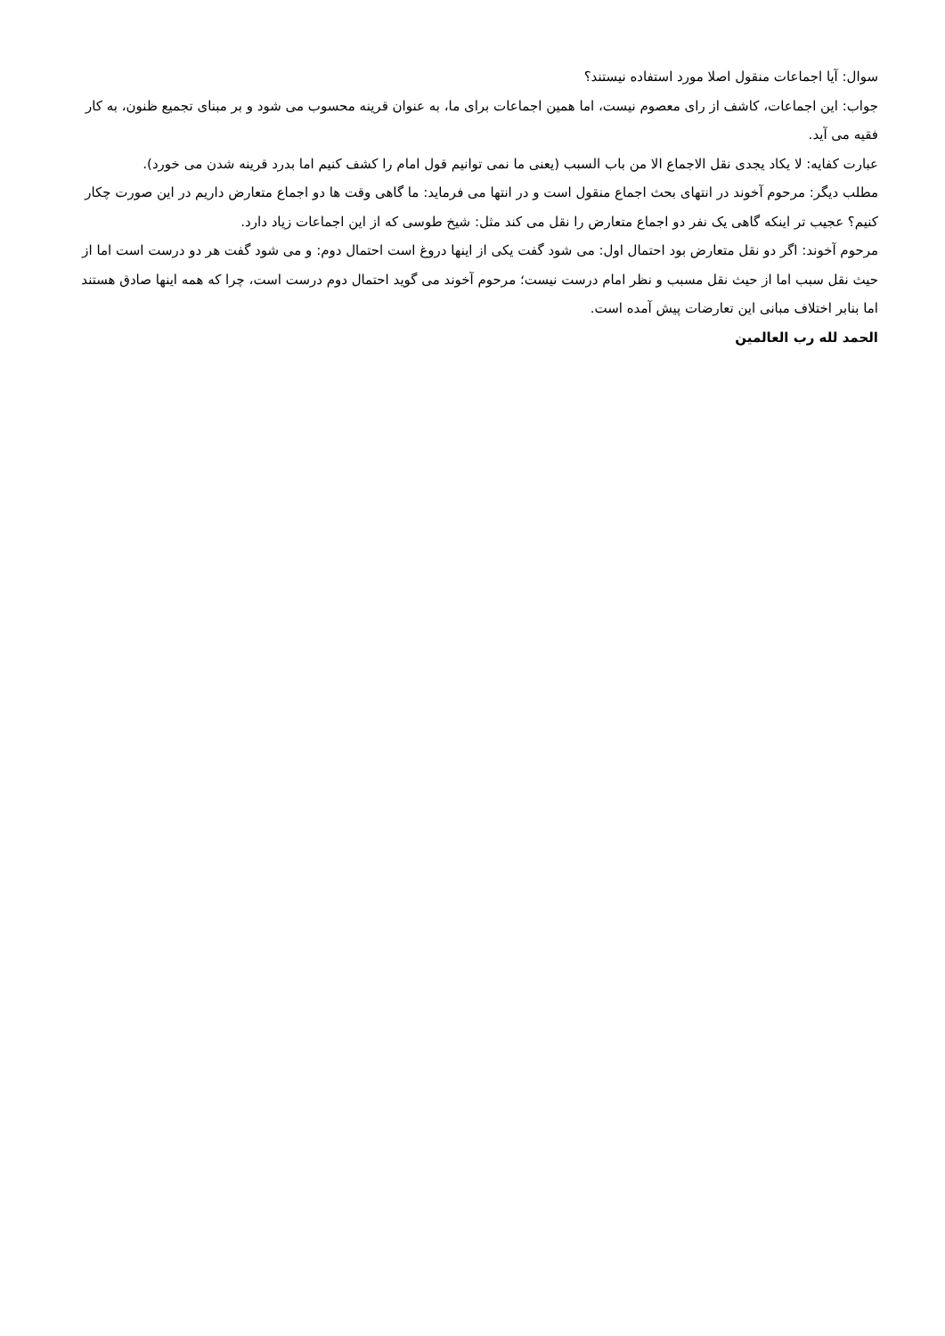سوال: آیا اجماعات منقول اصلا مورد استفاده نیستند؟
جواب: این اجماعات، کاشف از رای معصوم نیست، اما همین اجماعات برای ما، به عنوان قرینه محسوب می شود و بر مبنای تجمیع ظنون، به کار فقیه می آید.
عبارت کفایه: لا یکاد یجدی نقل الاجماع الا من باب السبب (یعنی ما نمی توانیم قول امام را کشف کنیم اما بدرد قرینه شدن می خورد).
مطلب دیگر: مرحوم آخوند در انتهای بحث اجماع منقول است و در انتها می فرماید: ما گاهی وقت ها دو اجماع متعارض داریم در این صورت چکار کنیم؟ عجیب تر اینکه گاهی یک نفر دو اجماع متعارض را نقل می کند مثل: شیخ طوسی که از این اجماعات زیاد دارد.
مرحوم آخوند: اگر دو نقل متعارض بود احتمال اول: می شود گفت یکی از اینها دروغ است احتمال دوم: و می شود گفت هر دو درست است اما از حیث نقل سبب اما از حیث نقل مسبب و نظر امام درست نیست؛ مرحوم آخوند می گوید احتمال دوم درست است، چرا که همه اینها صادق هستند اما بنابر اختلاف مبانی این تعارضات پیش آمده است.
الحمد لله رب العالمین